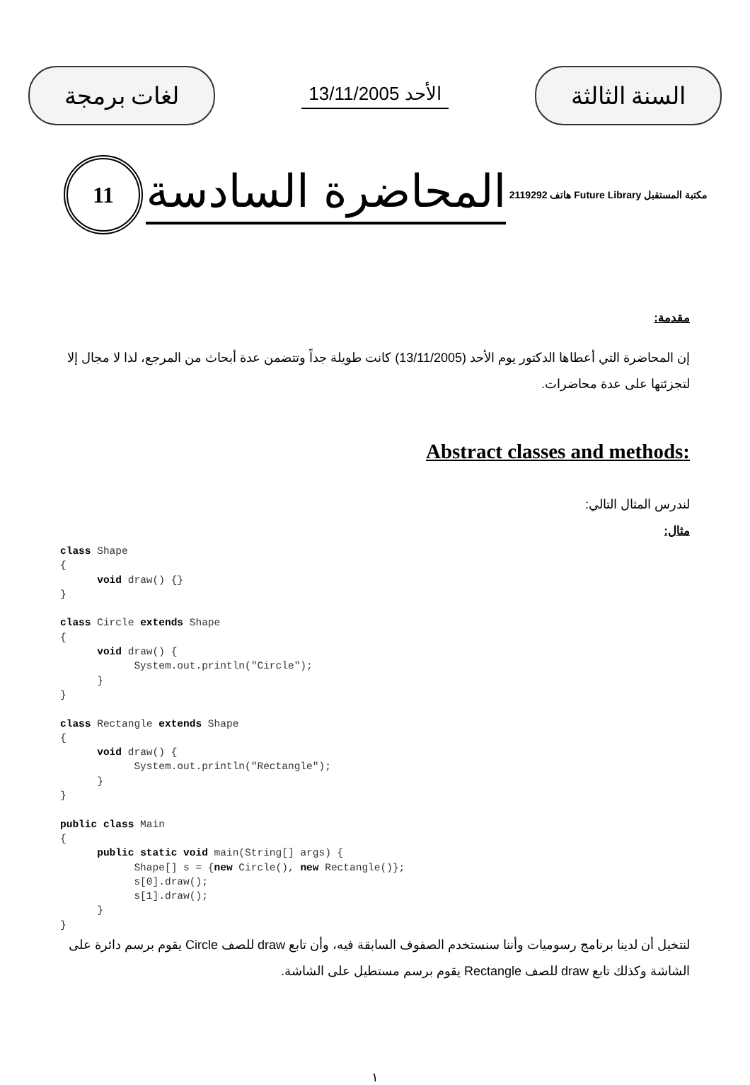لغات برمجة
الأحد 13/11/2005
السنة الثالثة
11
المحاضرة السادسة
مكتبة المستقبل Future Library هاتف 2119292
مقدمة:
إن المحاضرة التي أعطاها الدكتور يوم الأحد (13/11/2005) كانت طويلة جداً وتتضمن عدة أبحاث من المرجع، لذا لا مجال إلا لتجزئتها على عدة محاضرات.
:Abstract classes and methods
لندرس المثال التالي:
مثال:
class Shape
{
      void draw() {}
}

class Circle extends Shape
{
      void draw() {
            System.out.println("Circle");
      }
}

class Rectangle extends Shape
{
      void draw() {
            System.out.println("Rectangle");
      }
}

public class Main
{
      public static void main(String[] args) {
            Shape[] s = {new Circle(), new Rectangle()};
            s[0].draw();
            s[1].draw();
      }
}
لنتخيل أن لدينا برنامج رسوميات وأننا سنستخدم الصفوف السابقة فيه، وأن تابع draw للصف Circle يقوم برسم دائرة على الشاشة وكذلك تابع draw للصف Rectangle يقوم برسم مستطيل على الشاشة.
١